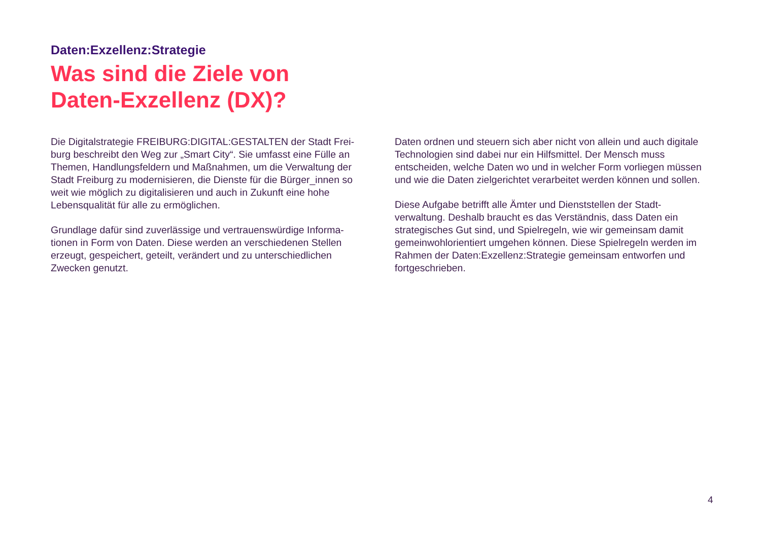Daten:Exzellenz:Strategie
Was sind die Ziele von
Daten-Exzellenz (DX)?
Die Digitalstrategie FREIBURG:DIGITAL:GESTALTEN der Stadt Frei-burg beschreibt den Weg zur „Smart City“. Sie umfasst eine Fülle an Themen, Handlungsfeldern und Maßnahmen, um die Verwaltung der Stadt Freiburg zu modernisieren, die Dienste für die Bürger_innen so weit wie möglich zu digitalisieren und auch in Zukunft eine hohe Lebensqualität für alle zu ermöglichen.
Grundlage dafür sind zuverlässige und vertrauenswürdige Informa-tionen in Form von Daten. Diese werden an verschiedenen Stellen erzeugt, gespeichert, geteilt, verändert und zu unterschiedlichen Zwecken genutzt.
Daten ordnen und steuern sich aber nicht von allein und auch digitale Technologien sind dabei nur ein Hilfsmittel. Der Mensch muss entscheiden, welche Daten wo und in welcher Form vorliegen müssen und wie die Daten zielgerichtet verarbeitet werden können und sollen.
Diese Aufgabe betrifft alle Ämter und Dienststellen der Stadt-verwaltung. Deshalb braucht es das Verständnis, dass Daten ein strategisches Gut sind, und Spielregeln, wie wir gemeinsam damit gemeinwohlorientiert umgehen können. Diese Spielregeln werden im Rahmen der Daten:Exzellenz:Strategie gemeinsam entworfen und fortgeschrieben.
4